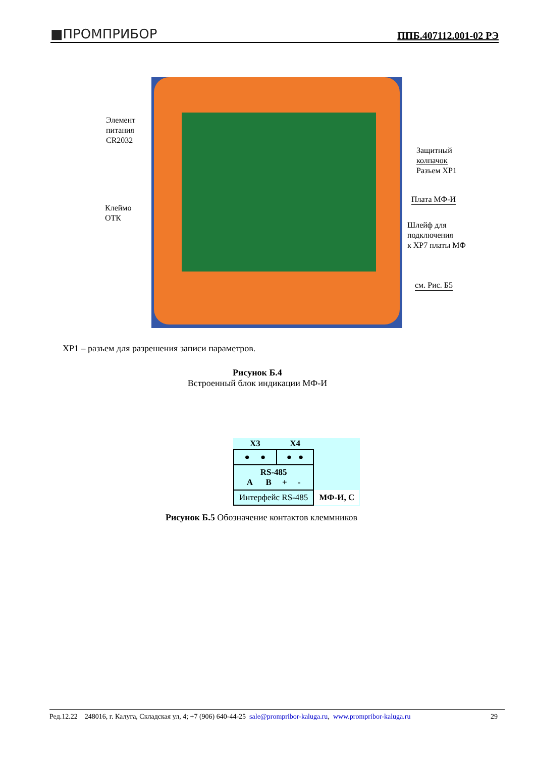■ПРОМПРИБОР ППБ.407112.001-02 РЭ
Элемент
питания
CR2032
Клеймо
ОТК
Защитный
колпачок
Разъем XP1
Плата МФ-И
Шлейф для
подключения
к XP7 платы МФ
см. Рис. Б5
ХР1 – разъем для разрешения записи параметров.
Рисунок Б.4
Встроенный блок индикации МФ-И
| X3 | X4 | |
| --- | --- | --- |
| ● ● | ● ● | |
| RS-485 A B + - | | |
| Интерфейс RS-485 | | МФ-И, С |
Рисунок Б.5 Обозначение контактов клеммников
Ред.12.22 248016, г. Калуга, Складская ул, 4; +7 (906) 640-44-25 sale@prompribor-kaluga.ru, www.prompribor-kaluga.ru 29